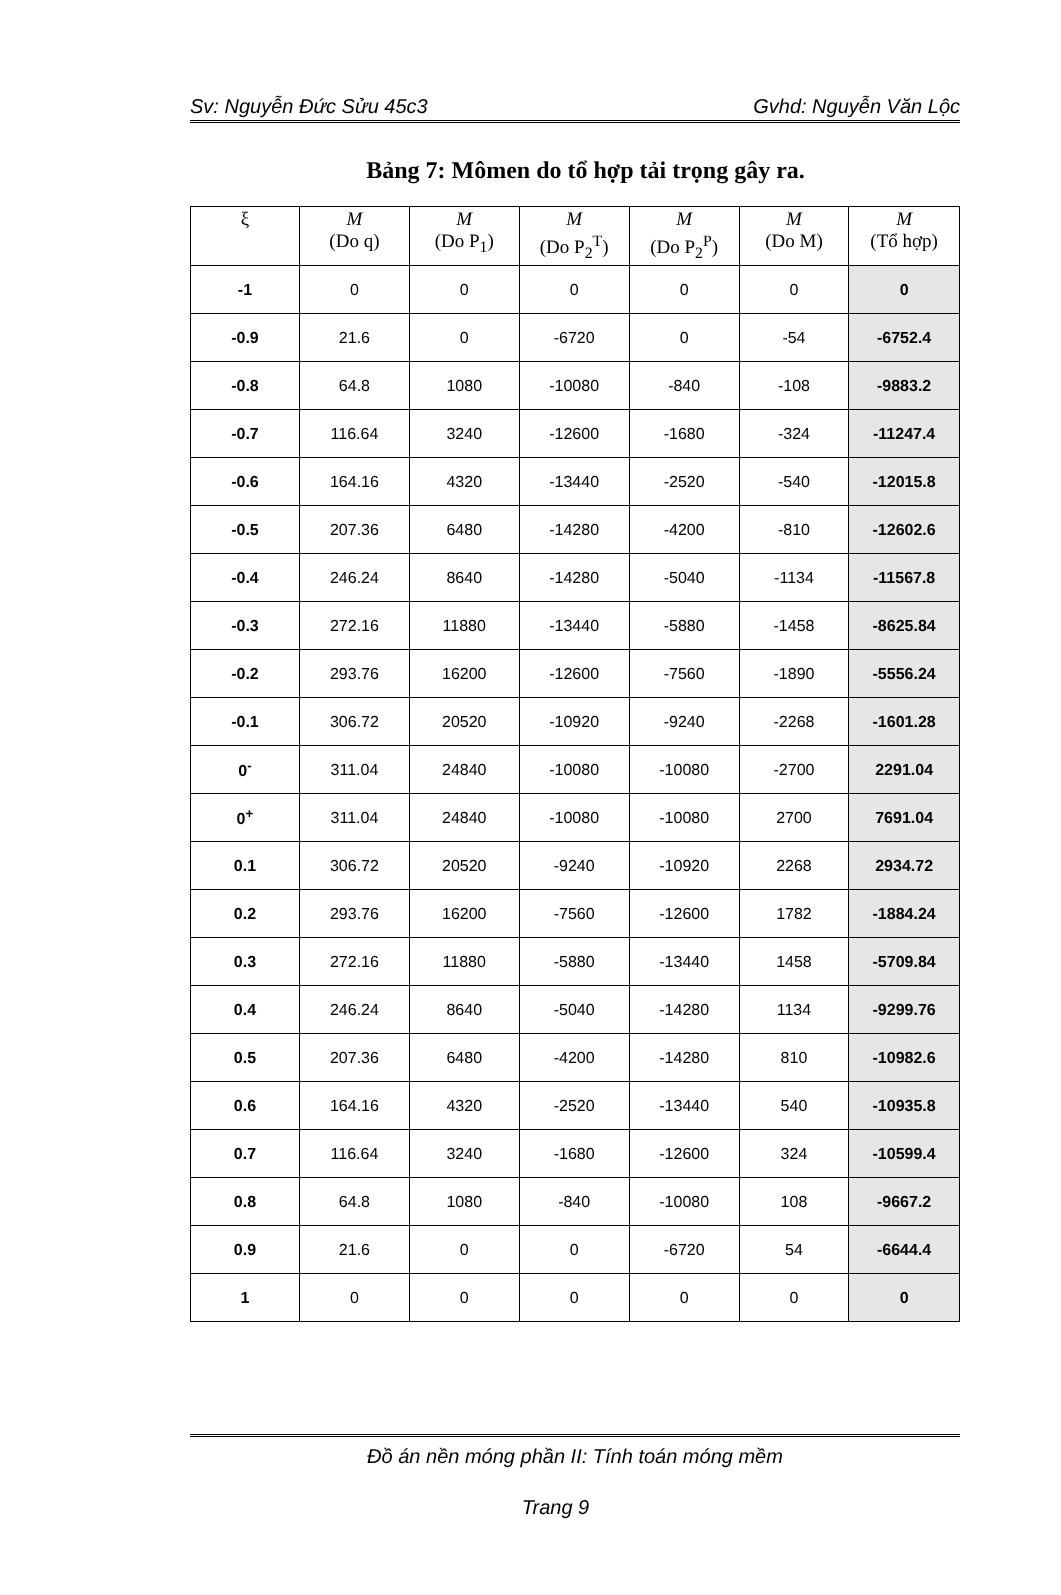Sv: Nguyễn Đức Sửu 45c3 Gvhd: Nguyễn Văn Lộc
Bảng 7: Mômen do tổ hợp tải trọng gây ra.
| ξ | M (Do q) | M (Do P<sub>1</sub>) | M (Do P<sub>2</sub><sup>T</sup>) | M (Do P<sub>2</sub><sup>P</sup>) | M (Do M) | M (Tổ hợp) |
| --- | --- | --- | --- | --- | --- | --- |
| -1 | 0 | 0 | 0 | 0 | 0 | 0 |
| -0.9 | 21.6 | 0 | -6720 | 0 | -54 | -6752.4 |
| -0.8 | 64.8 | 1080 | -10080 | -840 | -108 | -9883.2 |
| -0.7 | 116.64 | 3240 | -12600 | -1680 | -324 | -11247.4 |
| -0.6 | 164.16 | 4320 | -13440 | -2520 | -540 | -12015.8 |
| -0.5 | 207.36 | 6480 | -14280 | -4200 | -810 | -12602.6 |
| -0.4 | 246.24 | 8640 | -14280 | -5040 | -1134 | -11567.8 |
| -0.3 | 272.16 | 11880 | -13440 | -5880 | -1458 | -8625.84 |
| -0.2 | 293.76 | 16200 | -12600 | -7560 | -1890 | -5556.24 |
| -0.1 | 306.72 | 20520 | -10920 | -9240 | -2268 | -1601.28 |
| 0<sup>-</sup> | 311.04 | 24840 | -10080 | -10080 | -2700 | 2291.04 |
| 0<sup>+</sup> | 311.04 | 24840 | -10080 | -10080 | 2700 | 7691.04 |
| 0.1 | 306.72 | 20520 | -9240 | -10920 | 2268 | 2934.72 |
| 0.2 | 293.76 | 16200 | -7560 | -12600 | 1782 | -1884.24 |
| 0.3 | 272.16 | 11880 | -5880 | -13440 | 1458 | -5709.84 |
| 0.4 | 246.24 | 8640 | -5040 | -14280 | 1134 | -9299.76 |
| 0.5 | 207.36 | 6480 | -4200 | -14280 | 810 | -10982.6 |
| 0.6 | 164.16 | 4320 | -2520 | -13440 | 540 | -10935.8 |
| 0.7 | 116.64 | 3240 | -1680 | -12600 | 324 | -10599.4 |
| 0.8 | 64.8 | 1080 | -840 | -10080 | 108 | -9667.2 |
| 0.9 | 21.6 | 0 | 0 | -6720 | 54 | -6644.4 |
| 1 | 0 | 0 | 0 | 0 | 0 | 0 |
Đồ án nền móng phần II: Tính toán móng mềm
Trang 9